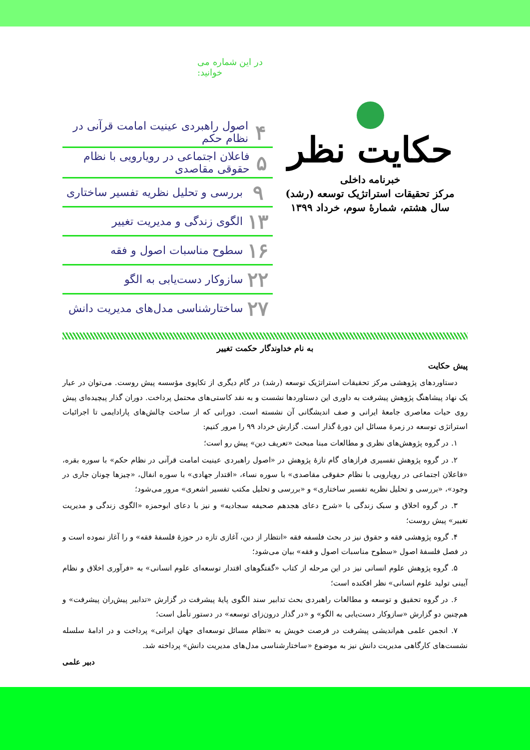حکایت نظر
خبرنامه داخلی
مرکز تحقیقات استراتژیک توسعه (رشد)
سال هشتم، شمارهٔ سوم، خرداد ۱۳۹۹
در این شماره می خوانید:
۴ اصول راهبردی عینیت امامت قرآنی در نظام حکم
۵ فاعلان اجتماعی در رویارویی با نظام حقوقی مقاصدی
۹ بررسی و تحلیل نظریه تفسیر ساختاری
۱۳ الگوی زندگی و مدیریت تغییر
۱۶ سطوح مناسبات اصول و فقه
۲۲ سازوکار دست‌یابی به الگو
۲۷ ساختارشناسی مدل‌های مدیریت دانش
به نام خداوندگار حکمت تغییر
پیش حکایت
دستاوردهای پژوهشی مرکز تحقیقات استراتژیک توسعه (رشد) در گام دیگری از تکاپوی مؤسسه پیش روست. می‌توان در عیار یک نهاد پیشاهنگ پژوهش پیشرفت به داوری این دستاوردها نشست و به نقد کاستی‌های محتمل پرداخت. دوران گذار پیچیده‌ای پیش روی حیات معاصری جامعهٔ ایرانی و صف اندیشگانی آن نشسته است. دورانی که از ساحت چالش‌های پارادایمی تا اجرائیات استراتژی توسعه در زمرهٔ مسائل این دورهٔ گذار است. گزارش خرداد ۹۹ را مرور کنیم:
۱. در گروه پژوهش‌های نظری و مطالعات مبنا مبحث «تعریف دین» پیش رو است؛
۲. در گروه پژوهش تفسیری فرازهای گام تازهٔ پژوهش در «اصول راهبردی عینیت امامت قرآنی در نظام حکم» با سوره بقره، «فاعلان اجتماعی در رویارویی با نظام حقوقی مقاصدی» با سوره نساء، «اقتدار جهادی» با سوره انفال، «چیزها چونان جاری در وجود»، «بررسی و تحلیل نظریه تفسیر ساختاری» و «بررسی و تحلیل مکتب تفسیر اشعری» مرور می‌شود؛
۳. در گروه اخلاق و سبک زندگی با «شرح دعای هجدهم صحیفه سجادیه» و نیز با دعای ابوحمزه «الگوی زندگی و مدیریت تغییر» پیش روست؛
۴. گروه پژوهشی فقه و حقوق نیز در بحث فلسفه فقه «انتظار از دین، آغازی تازه در حوزهٔ فلسفهٔ فقه» و را آغاز نموده است و در فصل فلسفهٔ اصول «سطوح مناسبات اصول و فقه» بیان می‌شود؛
۵. گروه پژوهش علوم انسانی نیز در این مرحله از کتاب «گفتگوهای اقتدار توسعه‌ای علوم انسانی» به «فرآوری اخلاق و نظام آیینی تولید علوم انسانی» نظر افکنده است؛
۶. در گروه تحقیق و توسعه و مطالعات راهبردی بحث تدابیر سند الگوی پایهٔ پیشرفت در گزارش «تدابیر پیش‌ران پیشرفت» و هم‌چنین دو گزارش «سازوکار دست‌یابی به الگو» و «در گذار درون‌زای توسعه» در دستور تأمل است؛
۷. انجمن علمی هم‌اندیشی پیشرفت در فرصت خویش به «نظام مسائل توسعه‌ای جهان ایرانی» پرداخت و در ادامهٔ سلسله نشست‌های کارگاهی مدیریت دانش نیز به موضوع «ساختارشناسی مدل‌های مدیریت دانش» پرداخته شد.
دبیر علمی